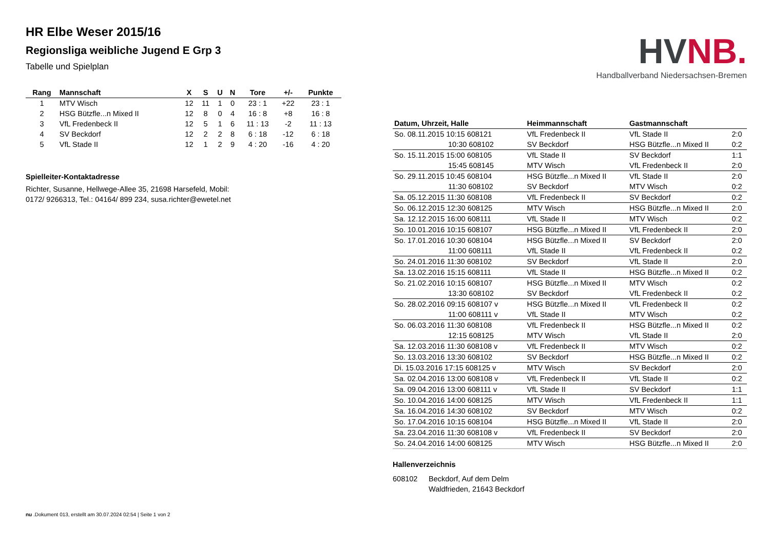HR Elbe Weser 2015/16
Regionsliga weibliche Jugend E Grp 3
Tabelle und Spielplan
| Rang | Mannschaft | X | S | U | N | Tore | +/- | Punkte |
| --- | --- | --- | --- | --- | --- | --- | --- | --- |
| 1 | MTV Wisch | 12 | 11 | 1 | 0 | 23 : 1 | +22 | 23 : 1 |
| 2 | HSG Bützfle...n Mixed II | 12 | 8 | 0 | 4 | 16 : 8 | +8 | 16 : 8 |
| 3 | VfL Fredenbeck II | 12 | 5 | 1 | 6 | 11 : 13 | -2 | 11 : 13 |
| 4 | SV Beckdorf | 12 | 2 | 2 | 8 | 6 : 18 | -12 | 6 : 18 |
| 5 | VfL Stade II | 12 | 1 | 2 | 9 | 4 : 20 | -16 | 4 : 20 |
Spielleiter-Kontaktadresse
Richter, Susanne, Hellwege-Allee 35, 21698 Harsefeld, Mobil:
0172/ 9266313, Tel.: 04164/ 899 234, susa.richter@ewetel.net
HVNB.
Handballverband Niedersachsen-Bremen
| Datum, Uhrzeit, Halle | Heimmannschaft | Gastmannschaft | |
| --- | --- | --- | --- |
| So. 08.11.2015 10:15 608121 | VfL Fredenbeck II | VfL Stade II | 2:0 |
| 10:30 608102 | SV Beckdorf | HSG Bützfle...n Mixed II | 0:2 |
| So. 15.11.2015 15:00 608105 | VfL Stade II | SV Beckdorf | 1:1 |
| 15:45 608145 | MTV Wisch | VfL Fredenbeck II | 2:0 |
| So. 29.11.2015 10:45 608104 | HSG Bützfle...n Mixed II | VfL Stade II | 2:0 |
| 11:30 608102 | SV Beckdorf | MTV Wisch | 0:2 |
| Sa. 05.12.2015 11:30 608108 | VfL Fredenbeck II | SV Beckdorf | 0:2 |
| So. 06.12.2015 12:30 608125 | MTV Wisch | HSG Bützfle...n Mixed II | 2:0 |
| Sa. 12.12.2015 16:00 608111 | VfL Stade II | MTV Wisch | 0:2 |
| So. 10.01.2016 10:15 608107 | HSG Bützfle...n Mixed II | VfL Fredenbeck II | 2:0 |
| So. 17.01.2016 10:30 608104 | HSG Bützfle...n Mixed II | SV Beckdorf | 2:0 |
| 11:00 608111 | VfL Stade II | VfL Fredenbeck II | 0:2 |
| So. 24.01.2016 11:30 608102 | SV Beckdorf | VfL Stade II | 2:0 |
| Sa. 13.02.2016 15:15 608111 | VfL Stade II | HSG Bützfle...n Mixed II | 0:2 |
| So. 21.02.2016 10:15 608107 | HSG Bützfle...n Mixed II | MTV Wisch | 0:2 |
| 13:30 608102 | SV Beckdorf | VfL Fredenbeck II | 0:2 |
| So. 28.02.2016 09:15 608107 v | HSG Bützfle...n Mixed II | VfL Fredenbeck II | 0:2 |
| 11:00 608111 v | VfL Stade II | MTV Wisch | 0:2 |
| So. 06.03.2016 11:30 608108 | VfL Fredenbeck II | HSG Bützfle...n Mixed II | 0:2 |
| 12:15 608125 | MTV Wisch | VfL Stade II | 2:0 |
| Sa. 12.03.2016 11:30 608108 v | VfL Fredenbeck II | MTV Wisch | 0:2 |
| So. 13.03.2016 13:30 608102 | SV Beckdorf | HSG Bützfle...n Mixed II | 0:2 |
| Di. 15.03.2016 17:15 608125 v | MTV Wisch | SV Beckdorf | 2:0 |
| Sa. 02.04.2016 13:00 608108 v | VfL Fredenbeck II | VfL Stade II | 0:2 |
| Sa. 09.04.2016 13:00 608111 v | VfL Stade II | SV Beckdorf | 1:1 |
| So. 10.04.2016 14:00 608125 | MTV Wisch | VfL Fredenbeck II | 1:1 |
| Sa. 16.04.2016 14:30 608102 | SV Beckdorf | MTV Wisch | 0:2 |
| So. 17.04.2016 10:15 608104 | HSG Bützfle...n Mixed II | VfL Stade II | 2:0 |
| Sa. 23.04.2016 11:30 608108 v | VfL Fredenbeck II | SV Beckdorf | 2:0 |
| So. 24.04.2016 14:00 608125 | MTV Wisch | HSG Bützfle...n Mixed II | 2:0 |
Hallenverzeichnis
608102 Beckdorf, Auf dem Delm
Waldfrieden, 21643 Beckdorf
nu .Dokument 013, erstellt am 30.07.2024 02:54 | Seite 1 von 2